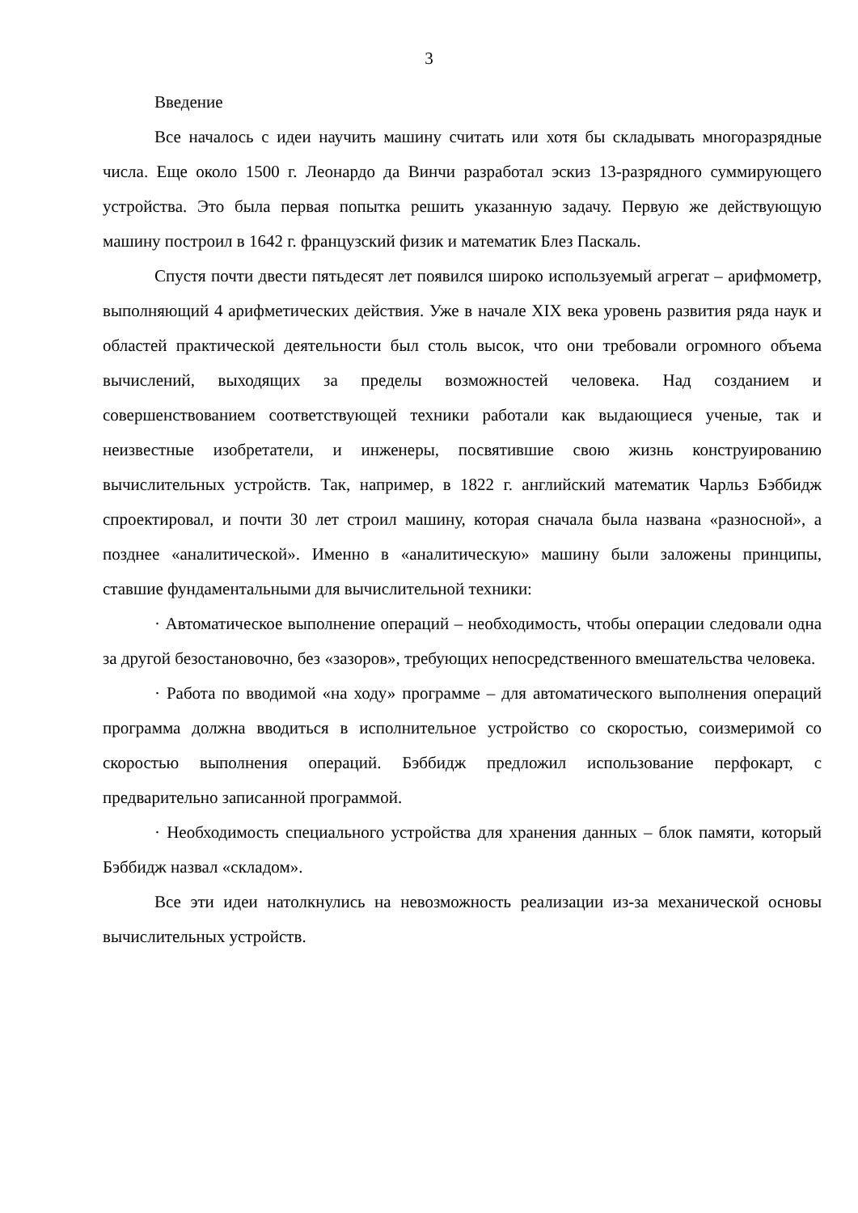3
Введение
Все началось с идеи научить машину считать или хотя бы складывать многоразрядные числа. Еще около 1500 г. Леонардо да Винчи разработал эскиз 13-разрядного суммирующего устройства. Это была первая попытка решить указанную задачу. Первую же действующую машину построил в 1642 г. французский физик и математик Блез Паскаль.
Спустя почти двести пятьдесят лет появился широко используемый агрегат – арифмометр, выполняющий 4 арифметических действия. Уже в начале XIX века уровень развития ряда наук и областей практической деятельности был столь высок, что они требовали огромного объема вычислений, выходящих за пределы возможностей человека. Над созданием и совершенствованием соответствующей техники работали как выдающиеся ученые, так и неизвестные изобретатели, и инженеры, посвятившие свою жизнь конструированию вычислительных устройств. Так, например, в 1822 г. английский математик Чарльз Бэббидж спроектировал, и почти 30 лет строил машину, которая сначала была названа «разносной», а позднее «аналитической». Именно в «аналитическую» машину были заложены принципы, ставшие фундаментальными для вычислительной техники:
· Автоматическое выполнение операций – необходимость, чтобы операции следовали одна за другой безостановочно, без «зазоров», требующих непосредственного вмешательства человека.
· Работа по вводимой «на ходу» программе – для автоматического выполнения операций программа должна вводиться в исполнительное устройство со скоростью, соизмеримой со скоростью выполнения операций. Бэббидж предложил использование перфокарт, с предварительно записанной программой.
· Необходимость специального устройства для хранения данных – блок памяти, который Бэббидж назвал «складом».
Все эти идеи натолкнулись на невозможность реализации из-за механической основы вычислительных устройств.